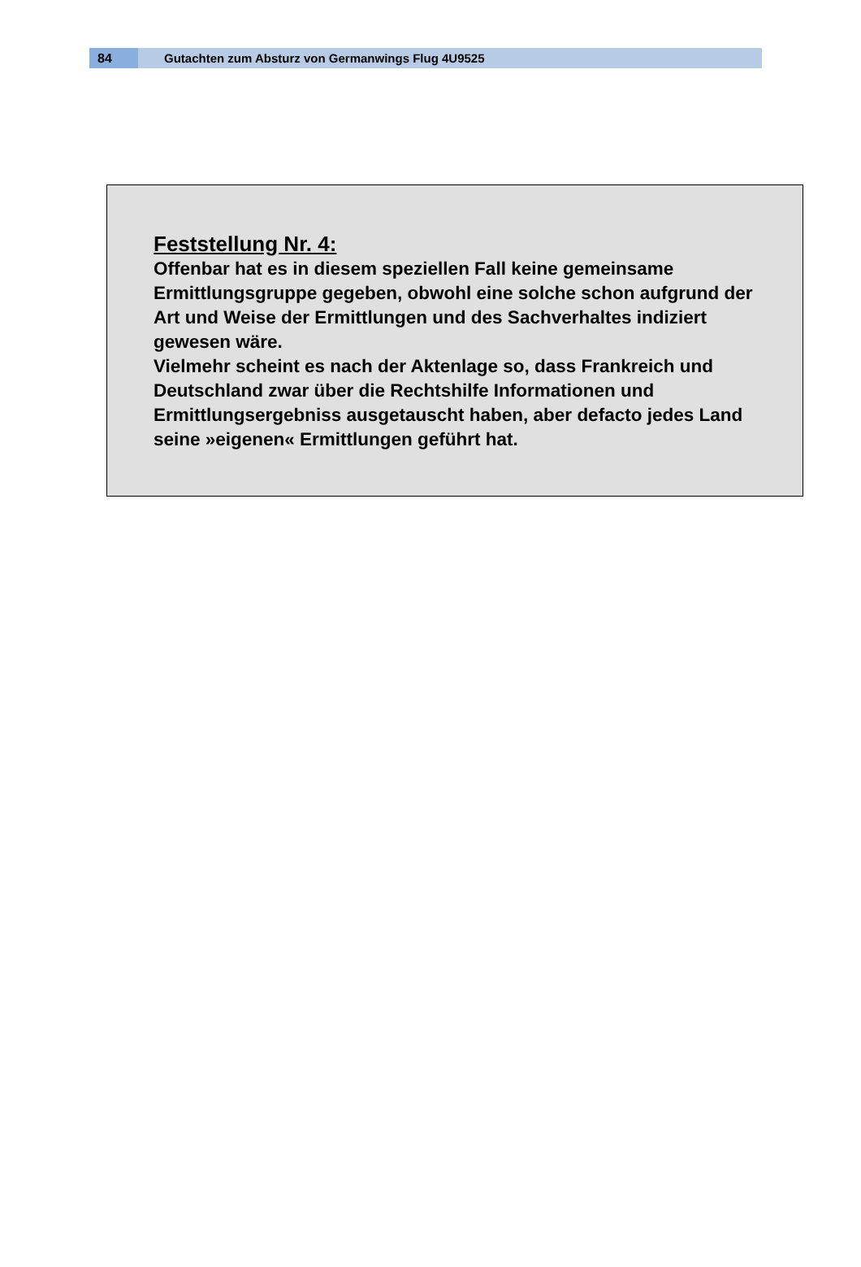84
Gutachten zum Absturz von Germanwings Flug 4U9525
Feststellung Nr. 4:
Offenbar hat es in diesem speziellen Fall keine gemeinsame Ermittlungsgruppe gegeben, obwohl eine solche schon aufgrund der Art und Weise der Ermittlungen und des Sachverhaltes indiziert gewesen wäre.
Vielmehr scheint es nach der Aktenlage so, dass Frankreich und Deutschland zwar über die Rechtshilfe Informationen und Ermittlungsergebniss ausgetauscht haben, aber defacto jedes Land seine »eigenen« Ermittlungen geführt hat.